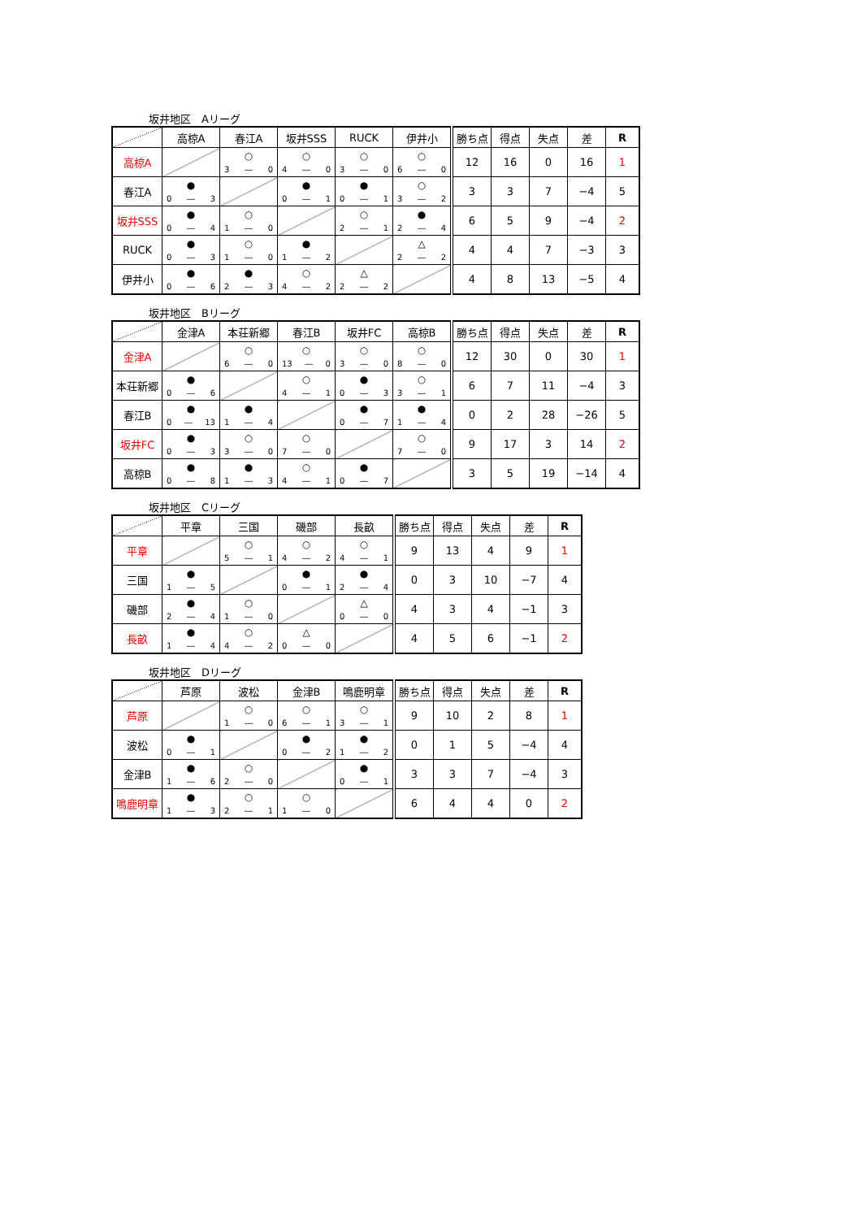坂井地区　Aリーグ
| | 高椋A | 春江A | 坂井SSS | RUCK | 伊井小 | 勝ち点 | 得点 | 失点 | 差 | R |
| --- | --- | --- | --- | --- | --- | --- | --- | --- | --- | --- |
| 高椋A | | ○ 3 ― 0 | ○ 4 ― 0 | ○ 3 ― 0 | ○ 6 ― 0 | 12 | 16 | 0 | 16 | 1 |
| 春江A | ● 0 ― 3 | | ● 0 ― 1 | ● 0 ― 1 | ○ 3 ― 2 | 3 | 3 | 7 | −4 | 5 |
| 坂井SSS | ● 0 ― 4 | ○ 1 ― 0 | | ○ 2 ― 1 | ● 2 ― 4 | 6 | 5 | 9 | −4 | 2 |
| RUCK | ● 0 ― 3 | ○ 1 ― 0 | ● 1 ― 2 | | △ 2 ― 2 | 4 | 4 | 7 | −3 | 3 |
| 伊井小 | ● 0 ― 6 | ● 2 ― 3 | ○ 4 ― 2 | △ 2 ― 2 | | 4 | 8 | 13 | −5 | 4 |
坂井地区　Bリーグ
| | 金津A | 本荘新郷 | 春江B | 坂井FC | 高椋B | 勝ち点 | 得点 | 失点 | 差 | R |
| --- | --- | --- | --- | --- | --- | --- | --- | --- | --- | --- |
| 金津A | | ○ 6 ― 0 | ○ 13 ― 0 | ○ 3 ― 0 | ○ 8 ― 0 | 12 | 30 | 0 | 30 | 1 |
| 本荘新郷 | ● 0 ― 6 | | ○ 4 ― 1 | ● 0 ― 3 | ○ 3 ― 1 | 6 | 7 | 11 | −4 | 3 |
| 春江B | ● 0 ― 13 | ● 1 ― 4 | | ● 0 ― 7 | ● 1 ― 4 | 0 | 2 | 28 | −26 | 5 |
| 坂井FC | ● 0 ― 3 | ○ 3 ― 0 | ○ 7 ― 0 | | ○ 7 ― 0 | 9 | 17 | 3 | 14 | 2 |
| 高椋B | ● 0 ― 8 | ● 1 ― 3 | ○ 4 ― 1 | ● 0 ― 7 | | 3 | 5 | 19 | −14 | 4 |
坂井地区　Cリーグ
| | 平章 | 三国 | 磯部 | 長畝 | 勝ち点 | 得点 | 失点 | 差 | R |
| --- | --- | --- | --- | --- | --- | --- | --- | --- | --- |
| 平章 | | ○ 5 ― 1 | ○ 4 ― 2 | ○ 4 ― 1 | 9 | 13 | 4 | 9 | 1 |
| 三国 | ● 1 ― 5 | | ● 0 ― 1 | ● 2 ― 4 | 0 | 3 | 10 | −7 | 4 |
| 磯部 | ● 2 ― 4 | ○ 1 ― 0 | | △ 0 ― 0 | 4 | 3 | 4 | −1 | 3 |
| 長畝 | ● 1 ― 4 | ○ 4 ― 2 | △ 0 ― 0 | | 4 | 5 | 6 | −1 | 2 |
坂井地区　Dリーグ
| | 芦原 | 波松 | 金津B | 鳴鹿明章 | 勝ち点 | 得点 | 失点 | 差 | R |
| --- | --- | --- | --- | --- | --- | --- | --- | --- | --- |
| 芦原 | | ○ 1 ― 0 | ○ 6 ― 1 | ○ 3 ― 1 | 9 | 10 | 2 | 8 | 1 |
| 波松 | ● 0 ― 1 | | ● 0 ― 2 | ● 1 ― 2 | 0 | 1 | 5 | −4 | 4 |
| 金津B | ● 1 ― 6 | ○ 2 ― 0 | | ● 0 ― 1 | 3 | 3 | 7 | −4 | 3 |
| 鳴鹿明章 | ● 1 ― 3 | ○ 2 ― 1 | ○ 1 ― 0 | | 6 | 4 | 4 | 0 | 2 |